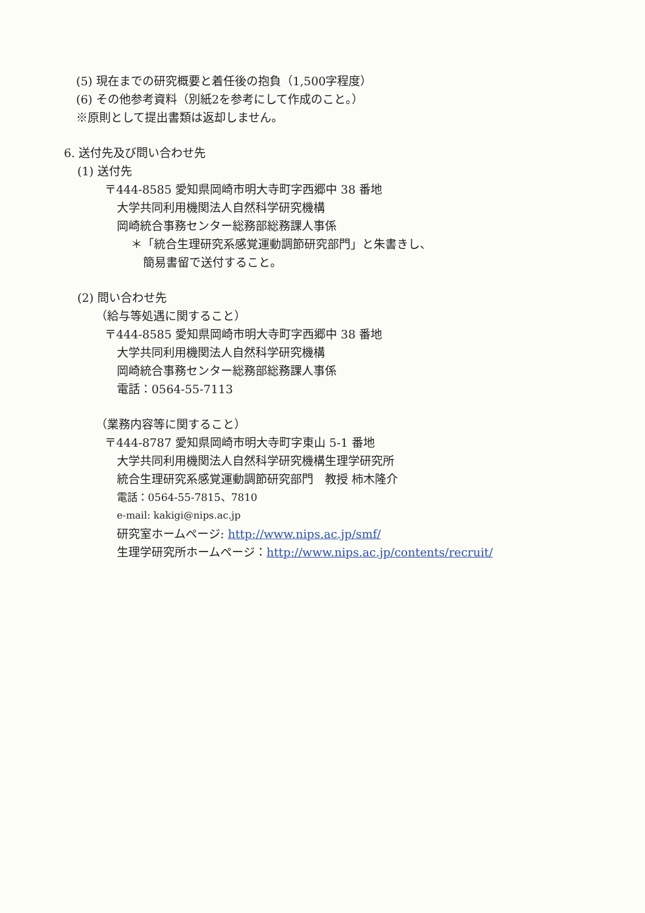(5) 現在までの研究概要と着任後の抱負（1,500字程度）
(6) その他参考資料（別紙2を参考にして作成のこと。）
※原則として提出書類は返却しません。
6. 送付先及び問い合わせ先
(1) 送付先
〒444-8585 愛知県岡崎市明大寺町字西郷中 38 番地
大学共同利用機関法人自然科学研究機構
岡崎統合事務センター総務部総務課人事係
＊「統合生理研究系感覚運動調節研究部門」と朱書きし、
簡易書留で送付すること。
(2) 問い合わせ先
（給与等処遇に関すること）
〒444-8585 愛知県岡崎市明大寺町字西郷中 38 番地
大学共同利用機関法人自然科学研究機構
岡崎統合事務センター総務部総務課人事係
電話：0564-55-7113
（業務内容等に関すること）
〒444-8787 愛知県岡崎市明大寺町字東山 5-1 番地
大学共同利用機関法人自然科学研究機構生理学研究所
統合生理研究系感覚運動調節研究部門　教授 柿木隆介
電話：0564-55-7815、7810
e-mail: kakigi@nips.ac.jp
研究室ホームページ: http://www.nips.ac.jp/smf/
生理学研究所ホームページ：http://www.nips.ac.jp/contents/recruit/